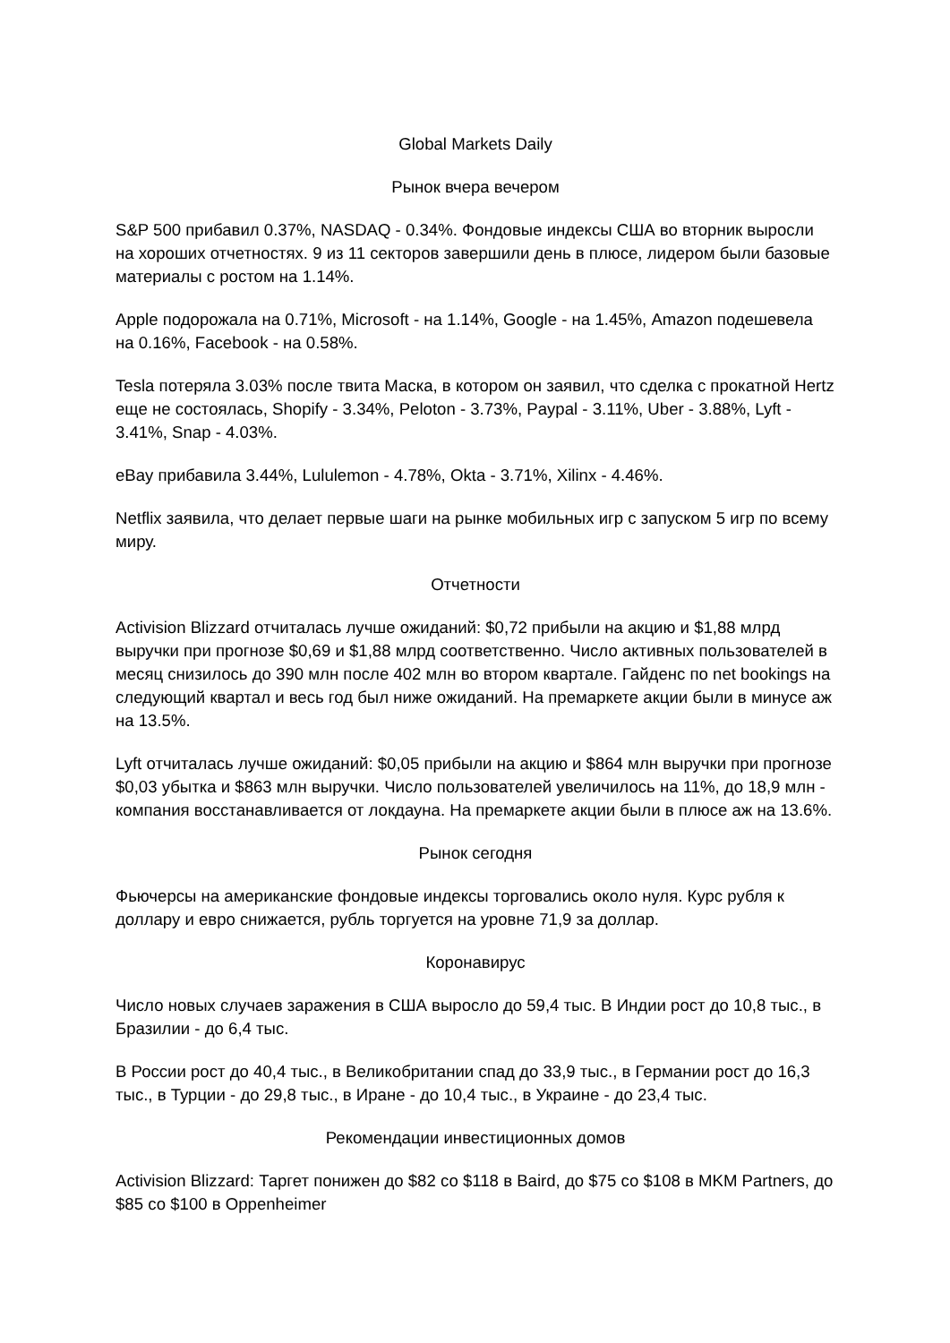Global Markets Daily
Рынок вчера вечером
S&P 500 прибавил 0.37%, NASDAQ - 0.34%. Фондовые индексы США во вторник выросли на хороших отчетностях. 9 из 11 секторов завершили день в плюсе, лидером были базовые материалы с ростом на 1.14%.
Apple подорожала на 0.71%, Microsoft - на 1.14%, Google - на 1.45%, Amazon подешевела на 0.16%, Facebook - на 0.58%.
Tesla потеряла 3.03% после твита Маска, в котором он заявил, что сделка с прокатной Hertz еще не состоялась, Shopify - 3.34%, Peloton - 3.73%, Paypal - 3.11%, Uber - 3.88%, Lyft - 3.41%, Snap - 4.03%.
eBay прибавила 3.44%, Lululemon - 4.78%, Okta - 3.71%, Xilinx - 4.46%.
Netflix заявила, что делает первые шаги на рынке мобильных игр с запуском 5 игр по всему миру.
Отчетности
Activision Blizzard отчиталась лучше ожиданий: $0,72 прибыли на акцию и $1,88 млрд выручки при прогнозе $0,69 и $1,88 млрд соответственно. Число активных пользователей в месяц снизилось до 390 млн после 402 млн во втором квартале. Гайденс по net bookings на следующий квартал и весь год был ниже ожиданий. На премаркете акции были в минусе аж на 13.5%.
Lyft отчиталась лучше ожиданий: $0,05 прибыли на акцию и $864 млн выручки при прогнозе $0,03 убытка и $863 млн выручки. Число пользователей увеличилось на 11%, до 18,9 млн - компания восстанавливается от локдауна. На премаркете акции были в плюсе аж на 13.6%.
Рынок сегодня
Фьючерсы на американские фондовые индексы торговались около нуля. Курс рубля к доллару и евро снижается, рубль торгуется на уровне 71,9 за доллар.
Коронавирус
Число новых случаев заражения в США выросло до 59,4 тыс. В Индии рост до 10,8 тыс., в Бразилии - до 6,4 тыс.
В России рост до 40,4 тыс., в Великобритании спад до 33,9 тыс., в Германии рост до 16,3 тыс., в Турции - до 29,8 тыс., в Иране - до 10,4 тыс., в Украине - до 23,4 тыс.
Рекомендации инвестиционных домов
Activision Blizzard: Таргет понижен до $82 со $118 в Baird, до $75 со $108 в MKM Partners, до $85 со $100 в Oppenheimer